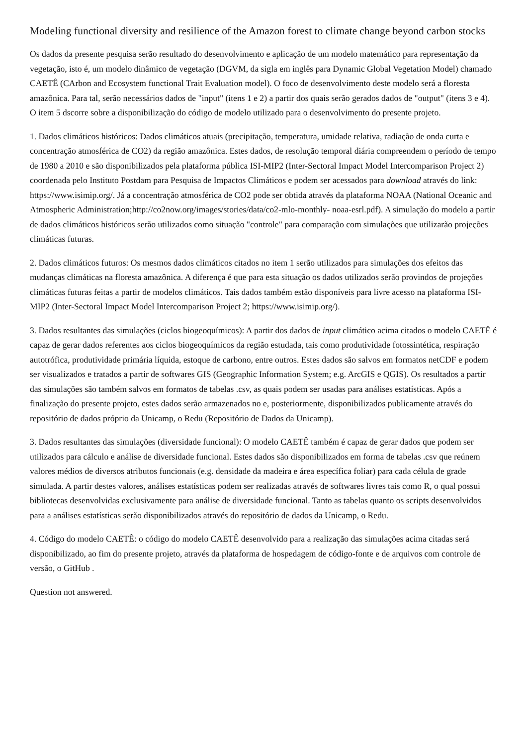Modeling functional diversity and resilience of the Amazon forest to climate change beyond carbon stocks
Os dados da presente pesquisa serão resultado do desenvolvimento e aplicação de um modelo matemático para representação da vegetação, isto é, um modelo dinâmico de vegetação (DGVM, da sigla em inglês para Dynamic Global Vegetation Model) chamado CAETÊ (CArbon and Ecosystem functional Trait Evaluation model). O foco de desenvolvimento deste modelo será a floresta amazônica. Para tal, serão necessários dados de "input" (itens 1 e 2) a partir dos quais serão gerados dados de "output" (itens 3 e 4). O item 5 dscorre sobre a disponibilização do código de modelo utilizado para o desenvolvimento do presente projeto.
1. Dados climáticos históricos: Dados climáticos atuais (precipitação, temperatura, umidade relativa, radiação de onda curta e concentração atmosférica de CO2) da região amazônica. Estes dados, de resolução temporal diária compreendem o período de tempo de 1980 a 2010 e são disponibilizados pela plataforma pública ISI-MIP2 (Inter-Sectoral Impact Model Intercomparison Project 2) coordenada pelo Instituto Postdam para Pesquisa de Impactos Climáticos e podem ser acessados para download através do link: https://www.isimip.org/. Já a concentração atmosférica de CO2 pode ser obtida através da plataforma NOAA (National Oceanic and Atmospheric Administration;http://co2now.org/images/stories/data/co2-mlo-monthly- noaa-esrl.pdf). A simulação do modelo a partir de dados climáticos históricos serão utilizados como situação "controle" para comparação com simulações que utilizarão projeções climáticas futuras.
2. Dados climáticos futuros: Os mesmos dados climáticos citados no item 1 serão utilizados para simulações dos efeitos das mudanças climáticas na floresta amazônica. A diferença é que para esta situação os dados utilizados serão provindos de projeções climáticas futuras feitas a partir de modelos climáticos. Tais dados também estão disponíveis para livre acesso na plataforma ISI-MIP2 (Inter-Sectoral Impact Model Intercomparison Project 2; https://www.isimip.org/).
3. Dados resultantes das simulações (ciclos biogeoquímicos): A partir dos dados de input climático acima citados o modelo CAETÊ é capaz de gerar dados referentes aos ciclos biogeoquímicos da região estudada, tais como produtividade fotossintética, respiração autotrófica, produtividade primária líquida, estoque de carbono, entre outros. Estes dados são salvos em formatos netCDF e podem ser visualizados e tratados a partir de softwares GIS (Geographic Information System; e.g. ArcGIS e QGIS). Os resultados a partir das simulações são também salvos em formatos de tabelas .csv, as quais podem ser usadas para análises estatísticas. Após a finalização do presente projeto, estes dados serão armazenados no e, posteriormente, disponibilizados publicamente através do repositório de dados próprio da Unicamp, o Redu (Repositório de Dados da Unicamp).
3. Dados resultantes das simulações (diversidade funcional): O modelo CAETÊ também é capaz de gerar dados que podem ser utilizados para cálculo e análise de diversidade funcional. Estes dados são disponibilizados em forma de tabelas .csv que reúnem valores médios de diversos atributos funcionais (e.g. densidade da madeira e área específica foliar) para cada célula de grade simulada. A partir destes valores, análises estatísticas podem ser realizadas através de softwares livres tais como R, o qual possui bibliotecas desenvolvidas exclusivamente para análise de diversidade funcional. Tanto as tabelas quanto os scripts desenvolvidos para a análises estatísticas serão disponibilizados através do repositório de dados da Unicamp, o Redu.
4. Código do modelo CAETÊ: o código do modelo CAETÊ desenvolvido para a realização das simulações acima citadas será disponibilizado, ao fim do presente projeto, através da plataforma de hospedagem de código-fonte e de arquivos com controle de versão, o GitHub .
Question not answered.